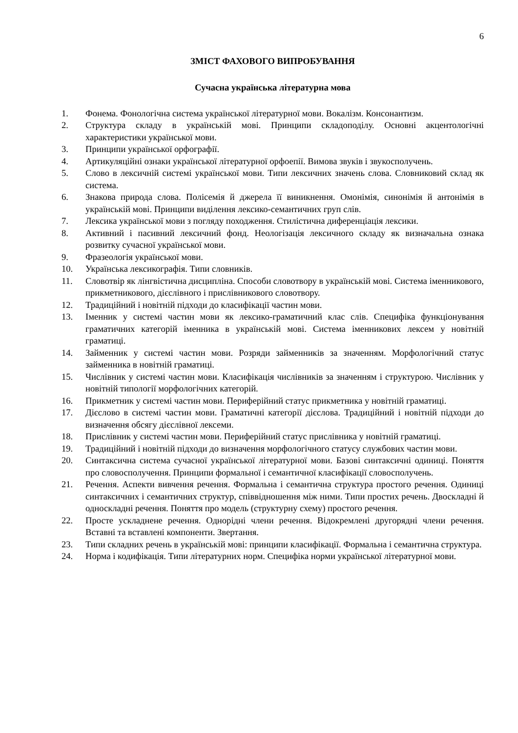6
ЗМІСТ ФАХОВОГО ВИПРОБУВАННЯ
Сучасна українська літературна мова
1. Фонема. Фонологічна система української літературної мови. Вокалізм. Консонантизм.
2. Структура складу в українській мові. Принципи складоподілу. Основні акцентологічні характеристики української мови.
3. Принципи української орфографії.
4. Артикуляційні ознаки української літературної орфоепії. Вимова звуків і звукосполучень.
5. Слово в лексичній системі української мови. Типи лексичних значень слова. Словниковий склад як система.
6. Знакова природа слова. Полісемія й джерела її виникнення. Омонімія, синонімія й антонімія в українській мові. Принципи виділення лексико-семантичних груп слів.
7. Лексика української мови з погляду походження. Стилістична диференціація лексики.
8. Активний і пасивний лексичний фонд. Неологізація лексичного складу як визначальна ознака розвитку сучасної української мови.
9. Фразеологія української мови.
10. Українська лексикографія. Типи словників.
11. Словотвір як лінгвістична дисципліна. Способи словотвору в українській мові. Система іменникового, прикметникового, дієслівного і прислівникового словотвору.
12. Традиційний і новітній підходи до класифікації частин мови.
13. Іменник у системі частин мови як лексико-граматичний клас слів. Специфіка функціонування граматичних категорій іменника в українській мові. Система іменникових лексем у новітній граматиці.
14. Займенник у системі частин мови. Розряди займенників за значенням. Морфологічний статус займенника в новітній граматиці.
15. Числівник у системі частин мови. Класифікація числівників за значенням і структурою. Числівник у новітній типології морфологічних категорій.
16. Прикметник у системі частин мови. Периферійний статус прикметника у новітній граматиці.
17. Дієслово в системі частин мови. Граматичні категорії дієслова. Традиційний і новітній підходи до визначення обсягу дієслівної лексеми.
18. Прислівник у системі частин мови. Периферійний статус прислівника у новітній граматиці.
19. Традиційний і новітній підходи до визначення морфологічного статусу службових частин мови.
20. Синтаксична система сучасної української літературної мови. Базові синтаксичні одиниці. Поняття про словосполучення. Принципи формальної і семантичної класифікації словосполучень.
21. Речення. Аспекти вивчення речення. Формальна і семантична структура простого речення. Одиниці синтаксичних і семантичних структур, співвідношення між ними. Типи простих речень. Двоскладні й односкладні речення. Поняття про модель (структурну схему) простого речення.
22. Просте ускладнене речення. Однорідні члени речення. Відокремлені другорядні члени речення. Вставні та вставлені компоненти. Звертання.
23. Типи складних речень в українській мові: принципи класифікації. Формальна і семантична структура.
24. Норма і кодифікація. Типи літературних норм. Специфіка норми української літературної мови.